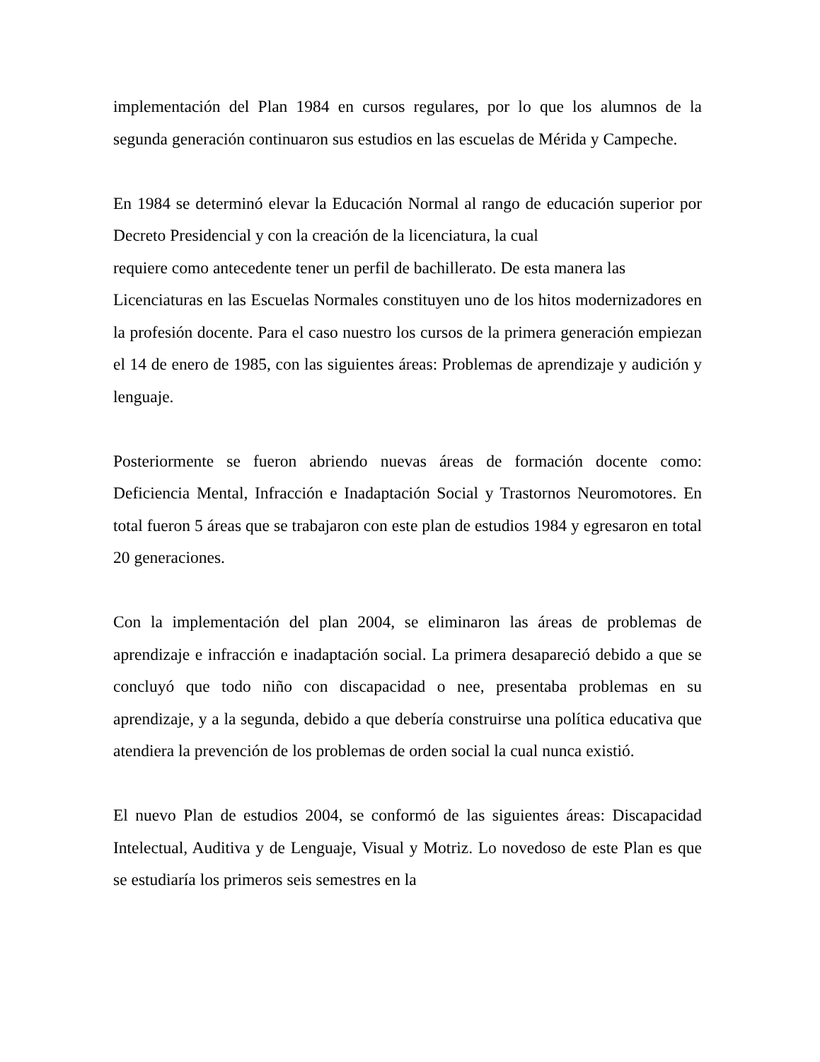implementación del Plan 1984 en cursos regulares, por lo que los alumnos de la segunda generación continuaron sus estudios en las escuelas de Mérida y Campeche.
En 1984 se determinó elevar la Educación Normal al rango de educación superior por Decreto Presidencial y con la creación de la licenciatura, la cual
requiere como antecedente tener un perfil de bachillerato. De esta manera las
Licenciaturas en las Escuelas Normales constituyen uno de los hitos modernizadores en la profesión docente. Para el caso nuestro los cursos de la primera generación empiezan el 14 de enero de 1985, con las siguientes áreas: Problemas de aprendizaje y audición y lenguaje.
Posteriormente se fueron abriendo nuevas áreas de formación docente como: Deficiencia Mental, Infracción e Inadaptación Social y Trastornos Neuromotores. En total fueron 5 áreas que se trabajaron con este plan de estudios 1984 y egresaron en total 20 generaciones.
Con la implementación del plan 2004, se eliminaron las áreas de problemas de aprendizaje e infracción e inadaptación social. La primera desapareció debido a que se concluyó que todo niño con discapacidad o nee, presentaba problemas en su aprendizaje, y a la segunda, debido a que debería construirse una política educativa que atendiera la prevención de los problemas de orden social la cual nunca existió.
El nuevo Plan de estudios 2004, se conformó de las siguientes áreas: Discapacidad Intelectual, Auditiva y de Lenguaje, Visual y Motriz. Lo novedoso de este Plan es que se estudiaría los primeros seis semestres en la